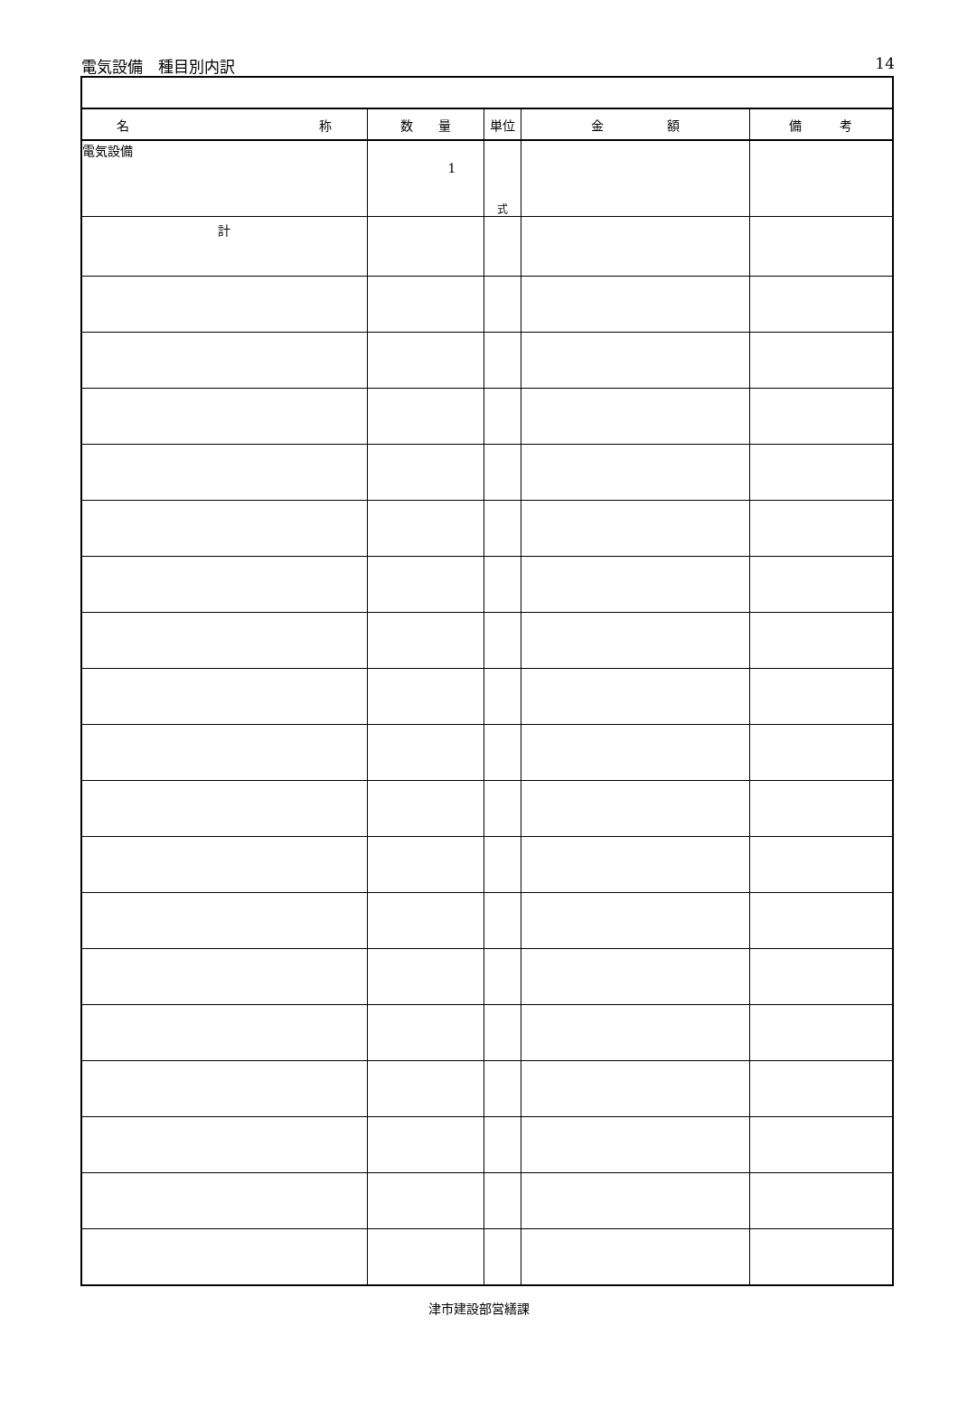電気設備　種目別内訳 14
| 名 称 | 数 量 | 単位 | 金 額 | 備 考 |
| --- | --- | --- | --- | --- |
| 電気設備 | 1 | 式 | | |
| 計 | | | | |
津市建設部営繕課